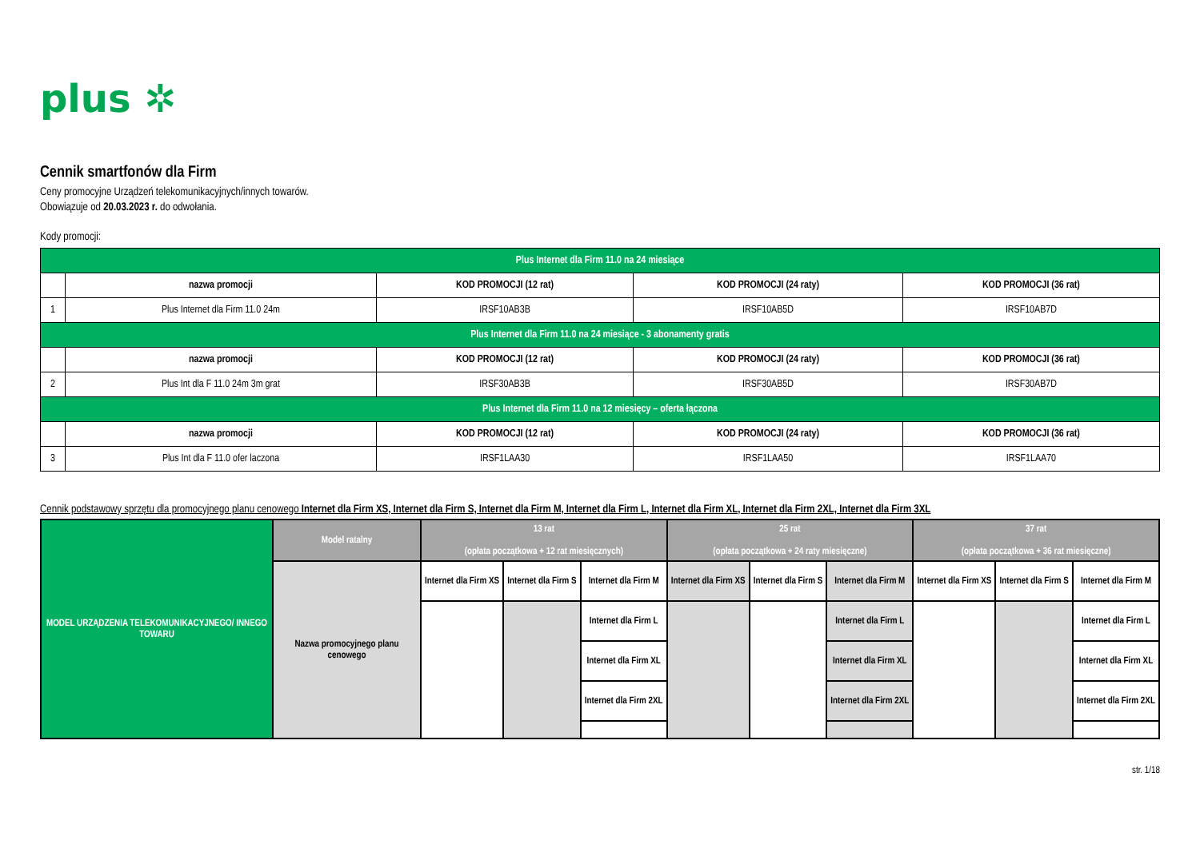plus ✲
Cennik smartfonów dla Firm
Ceny promocyjne Urządzeń telekomunikacyjnych/innych towarów.
Obowiązuje od 20.03.2023 r. do odwołania.
Kody promocji:
| Plus Internet dla Firm 11.0 na 24 miesiące | | | | |
| | nazwa promocji | KOD PROMOCJI (12 rat) | KOD PROMOCJI (24 raty) | KOD PROMOCJI (36 rat) |
| 1 | Plus Internet dla Firm 11.0 24m | IRSF10AB3B | IRSF10AB5D | IRSF10AB7D |
| Plus Internet dla Firm 11.0 na 24 miesiące - 3 abonamenty gratis | | | | |
| | nazwa promocji | KOD PROMOCJI (12 rat) | KOD PROMOCJI (24 raty) | KOD PROMOCJI (36 rat) |
| 2 | Plus Int dla F 11.0 24m 3m grat | IRSF30AB3B | IRSF30AB5D | IRSF30AB7D |
| Plus Internet dla Firm 11.0 na 12 miesięcy – oferta łączona | | | | |
| | nazwa promocji | KOD PROMOCJI (12 rat) | KOD PROMOCJI (24 raty) | KOD PROMOCJI (36 rat) |
| 3 | Plus Int dla F 11.0 ofer laczona | IRSF1LAA30 | IRSF1LAA50 | IRSF1LAA70 |
Cennik podstawowy sprzętu dla promocyjnego planu cenowego Internet dla Firm XS, Internet dla Firm S, Internet dla Firm M, Internet dla Firm L, Internet dla Firm XL, Internet dla Firm 2XL, Internet dla Firm 3XL
| MODEL URZĄDZENIA TELEKOMUNIKACYJNEGO/ INNEGO TOWARU | Model ratalny | 13 rat (opłata początkowa + 12 rat miesięcznych) | | | 25 rat (opłata początkowa + 24 raty miesięczne) | | | 37 rat (opłata początkowa + 36 rat miesięczne) | | |
| --- | --- | --- | --- | --- | --- | --- | --- | --- | --- | --- |
| | Nazwa promocyjnego planu cenowego | Internet dla Firm XS | Internet dla Firm S | Internet dla Firm M | Internet dla Firm XS | Internet dla Firm S | Internet dla Firm M | Internet dla Firm XS | Internet dla Firm S | Internet dla Firm M |
| | | | | Internet dla Firm L | | | Internet dla Firm L | | | Internet dla Firm L |
| | | | | Internet dla Firm XL | | | Internet dla Firm XL | | | Internet dla Firm XL |
| | | | | Internet dla Firm 2XL | | | Internet dla Firm 2XL | | | Internet dla Firm 2XL |
str. 1/18